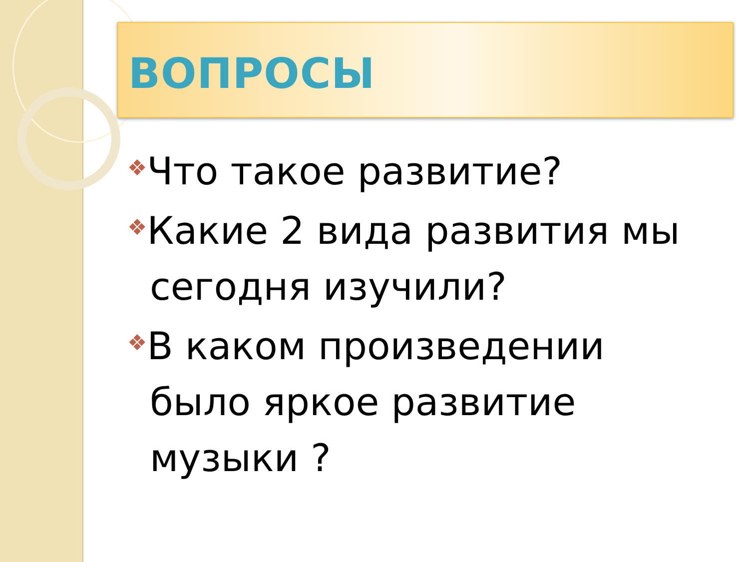ВОПРОСЫ
❖Что такое развитие?
❖Какие 2 вида развития мы сегодня изучили?
❖В каком произведении было яркое развитие музыки ?